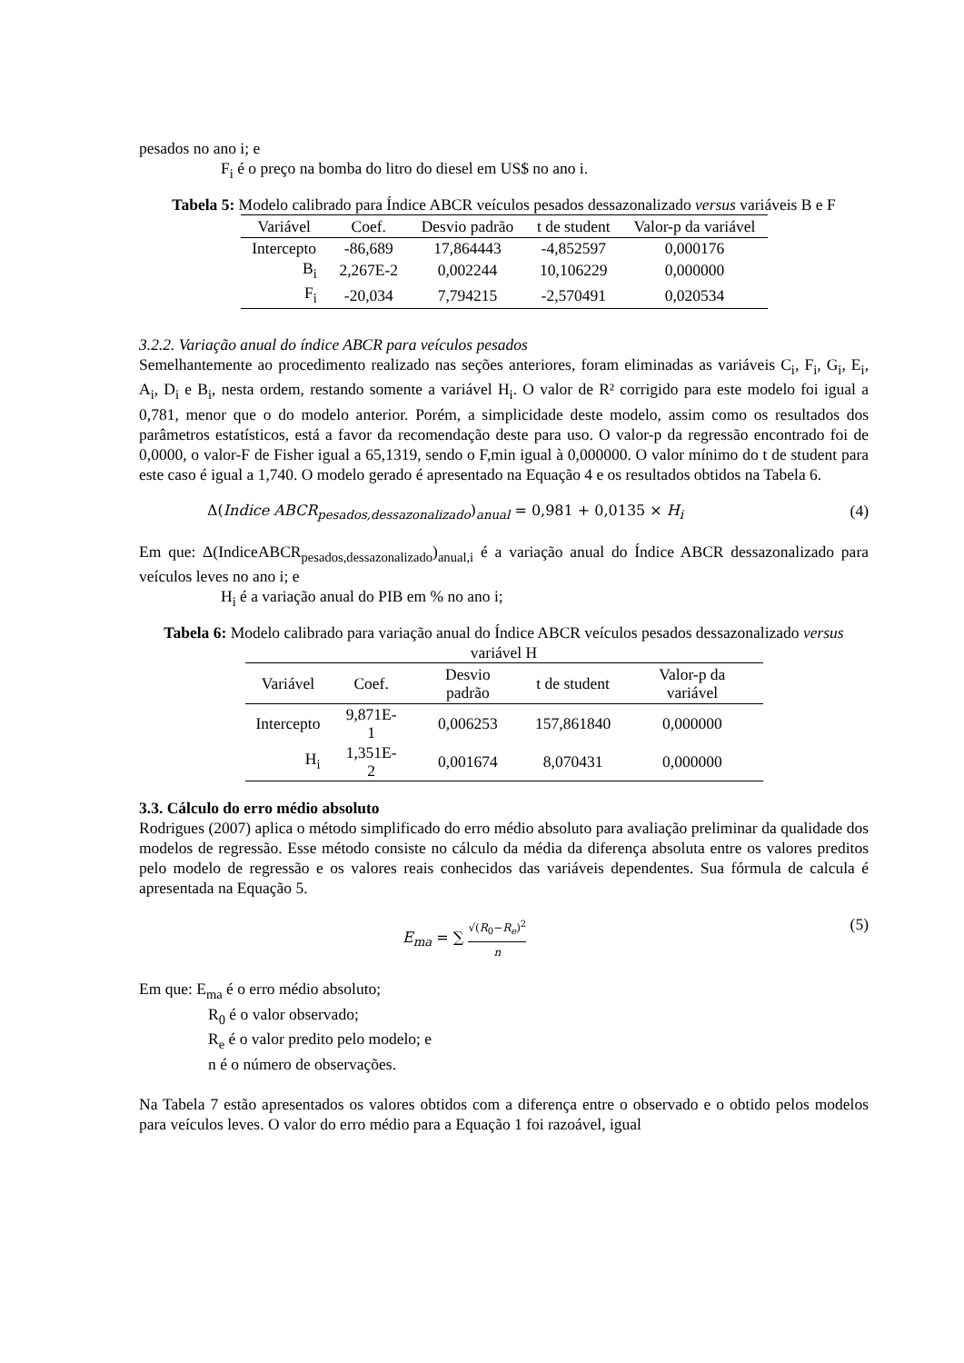pesados no ano i; e
F<sub>i</sub> é o preço na bomba do litro do diesel em US$ no ano i.
Tabela 5: Modelo calibrado para Índice ABCR veículos pesados dessazonalizado versus variáveis B e F
| Variável | Coef. | Desvio padrão | t de student | Valor-p da variável |
| --- | --- | --- | --- | --- |
| Intercepto | -86,689 | 17,864443 | -4,852597 | 0,000176 |
| B<sub>i</sub> | 2,267E-2 | 0,002244 | 10,106229 | 0,000000 |
| F<sub>i</sub> | -20,034 | 7,794215 | -2,570491 | 0,020534 |
3.2.2. Variação anual do índice ABCR para veículos pesados
Semelhantemente ao procedimento realizado nas seções anteriores, foram eliminadas as variáveis C<sub>i</sub>, F<sub>i</sub>, G<sub>i</sub>, E<sub>i</sub>, A<sub>i</sub>, D<sub>i</sub> e B<sub>i</sub>, nesta ordem, restando somente a variável H<sub>i</sub>. O valor de R² corrigido para este modelo foi igual a 0,781, menor que o do modelo anterior. Porém, a simplicidade deste modelo, assim como os resultados dos parâmetros estatísticos, está a favor da recomendação deste para uso. O valor-p da regressão encontrado foi de 0,0000, o valor-F de Fisher igual a 65,1319, sendo o F,min igual à 0,000000. O valor mínimo do t de student para este caso é igual a 1,740. O modelo gerado é apresentado na Equação 4 e os resultados obtidos na Tabela 6.
Δ(Indice ABCR<sub>pesados,dessazonalizado</sub>)<sub>anual</sub> = 0,981 + 0,0135 × H<sub>i</sub> (4)
Em que: Δ(IndiceABCR<sub>pesados,dessazonalizado</sub>)<sub>anual,i</sub> é a variação anual do Índice ABCR dessazonalizado para veículos leves no ano i; e
H<sub>i</sub> é a variação anual do PIB em % no ano i;
Tabela 6: Modelo calibrado para variação anual do Índice ABCR veículos pesados dessazonalizado versus variável H
| Variável | Coef. | Desvio padrão | t de student | Valor-p da variável |
| --- | --- | --- | --- | --- |
| Intercepto | 9,871E-1 | 0,006253 | 157,861840 | 0,000000 |
| H<sub>i</sub> | 1,351E-2 | 0,001674 | 8,070431 | 0,000000 |
3.3. Cálculo do erro médio absoluto
Rodrigues (2007) aplica o método simplificado do erro médio absoluto para avaliação preliminar da qualidade dos modelos de regressão. Esse método consiste no cálculo da média da diferença absoluta entre os valores preditos pelo modelo de regressão e os valores reais conhecidos das variáveis dependentes. Sua fórmula de calcula é apresentada na Equação 5.
E<sub>ma</sub> = ∑ √(R<sub>0</sub>−R<sub>e</sub>)<sup>2</sup> n (5)
Em que: E<sub>ma</sub> é o erro médio absoluto;
R<sub>0</sub> é o valor observado;
R<sub>e</sub> é o valor predito pelo modelo; e
n é o número de observações.
Na Tabela 7 estão apresentados os valores obtidos com a diferença entre o observado e o obtido pelos modelos para veículos leves. O valor do erro médio para a Equação 1 foi razoável, igual